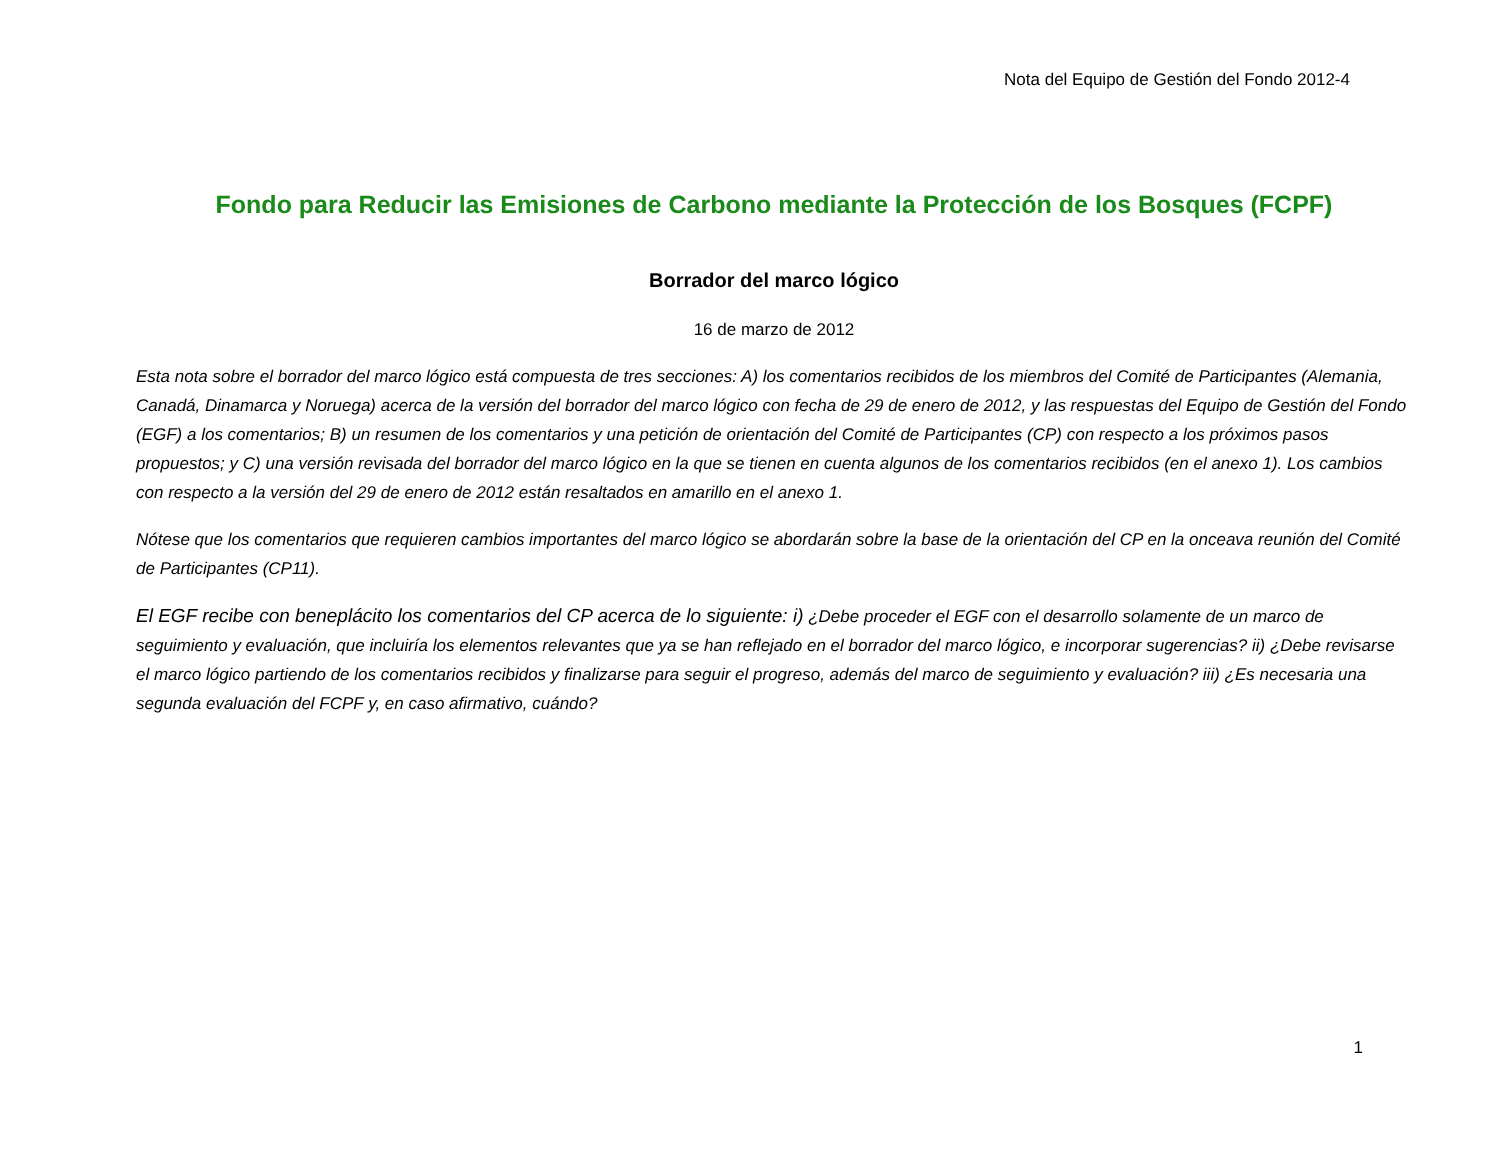Nota del Equipo de Gestión del Fondo 2012-4
Fondo para Reducir las Emisiones de Carbono mediante la Protección de los Bosques (FCPF)
Borrador del marco lógico
16 de marzo de 2012
Esta nota sobre el borrador del marco lógico está compuesta de tres secciones: A) los comentarios recibidos de los miembros del Comité de Participantes (Alemania, Canadá, Dinamarca y Noruega) acerca de la versión del borrador del marco lógico con fecha de 29 de enero de 2012, y las respuestas del Equipo de Gestión del Fondo (EGF) a los comentarios; B) un resumen de los comentarios y una petición de orientación del Comité de Participantes (CP) con respecto a los próximos pasos propuestos; y C) una versión revisada del borrador del marco lógico en la que se tienen en cuenta algunos de los comentarios recibidos (en el anexo 1). Los cambios con respecto a la versión del 29 de enero de 2012 están resaltados en amarillo en el anexo 1.
Nótese que los comentarios que requieren cambios importantes del marco lógico se abordarán sobre la base de la orientación del CP en la onceava reunión del Comité de Participantes (CP11).
El EGF recibe con beneplácito los comentarios del CP acerca de lo siguiente: i) ¿Debe proceder el EGF con el desarrollo solamente de un marco de seguimiento y evaluación, que incluiría los elementos relevantes que ya se han reflejado en el borrador del marco lógico, e incorporar sugerencias? ii) ¿Debe revisarse el marco lógico partiendo de los comentarios recibidos y finalizarse para seguir el progreso, además del marco de seguimiento y evaluación? iii) ¿Es necesaria una segunda evaluación del FCPF y, en caso afirmativo, cuándo?
1